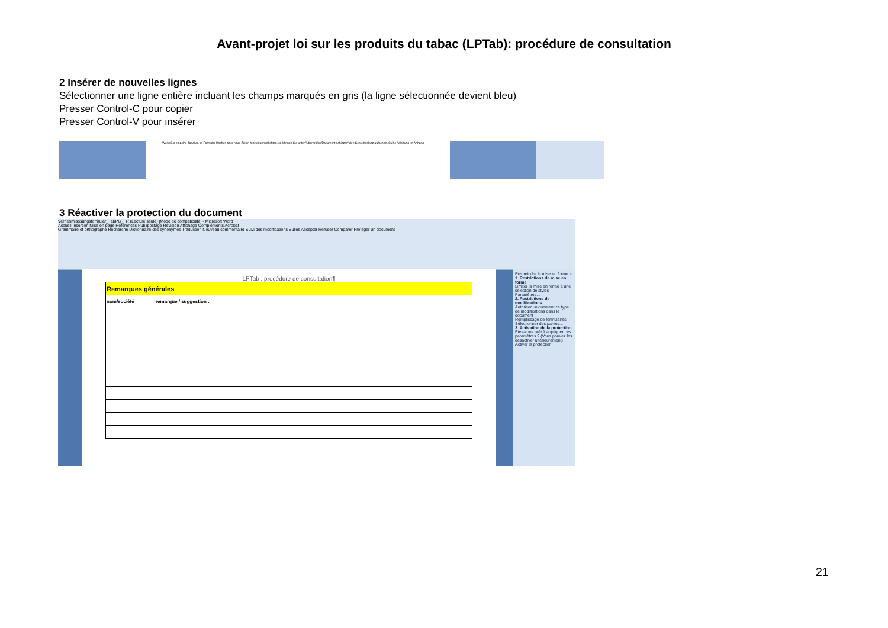Avant-projet loi sur les produits du tabac (LPTab): procédure de consultation
2 Insérer de nouvelles lignes
Sélectionner une ligne entière incluant les champs marqués en gris (la ligne sélectionnée devient bleu)
Presser Control-C pour copier
Presser Control-V pour insérer
Wenn Sie einzelne Tabellen im Formular löschen oder neue Zeilen hinzufügen möchten, so können Sie unter 'Überprüfen/Dokument schützen' den Schreibschutz aufheben. Siehe Anleitung im Anhang
3 Réactiver la protection du document
Vernehmlassungsformular_TabPG_FR (Lecture seule) [Mode de compatibilité] - Microsoft Word
Accueil Insertion Mise en page Références Publipostage Révision Affichage Compléments Acrobat
Grammaire et orthographe Recherche Dictionnaire des synonymes Traduction Nouveau commentaire Suivi des modifications Bulles Accepter Refuser Comparer Protéger un document
LPTab : procédure de consultation¶
| Remarques générales | |
| nom/société | remarque / suggestion : |
Restreindre la mise en forme et
1. Restrictions de mise en forme
Limiter la mise en forme à une sélection de styles
Paramètres...
2. Restrictions de modifications
Autoriser uniquement ce type de modifications dans le document :
Remplissage de formulaires
Sélectionner des parties...
3. Activation de la protection
Êtes-vous prêt à appliquer ces paramètres ? (Vous pouvez les désactiver ultérieurement)
Activer la protection
21